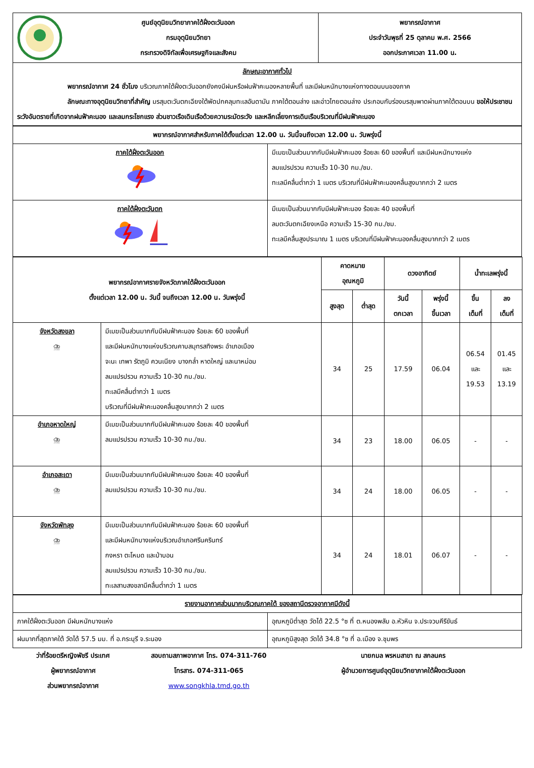| ศูนย์อุตุนิยมวิทยาภาคใต้ฝั่งตะวันออก กรมอุตุนิยมวิทยา กระทรวงดิจิทัลเพื่อเศรษฐกิจและสังคม | พยากรณ์อากาศ ประจำวันพุธที่ 25 ตุลาคม พ.ศ. 2566 ออกประกาศเวลา 11.00 น. |
| ลักษณะอากาศทั่วไป พยากรณ์อากาศ 24 ชั่วโมง บริเวณภาคใต้ฝั่งตะวันออกยังคงมีฝนหรือฝนฟ้าคะนองหลายพื้นที่ และมีฝนหนักบางแห่งทางตอนบนของภาค ลักษณะทางอุตุนิยมวิทยาที่สำคัญ มรสุมตะวันตกเฉียงใต้พัดปกคลุมทะเลอันดามัน ภาคใต้ตอนล่าง และอ่าวไทยตอนล่าง ประกอบกับร่องมรสุมพาดผ่านภาคใต้ตอนบน ขอให้ประชาชนระวังอันตรายที่เกิดจากฝนฟ้าคะนอง และลมกระโชกแรง ส่วนชาวเรือเดินเรือด้วยความระมัดระวัง และหลีกเลี่ยงการเดินเรือบริเวณที่มีฝนฟ้าคะนอง | |
| พยากรณ์อากาศสำหรับภาคใต้ตั้งแต่เวลา 12.00 น. วันนี้จนถึงเวลา 12.00 น. วันพรุ่งนี้ | |
| --- | --- |
| ภาคใต้ฝั่งตะวันออก | มีเมฆเป็นส่วนมากกับมีฝนฟ้าคะนอง ร้อยละ 60 ของพื้นที่ และมีฝนหนักบางแห่ง ลมแปรปรวน ความเร็ว 10-30 กม./ชม. ทะเลมีคลื่นต่ำกว่า 1 เมตร บริเวณที่มีฝนฟ้าคะนองคลื่นสูงมากกว่า 2 เมตร |
| ภาคใต้ฝั่งตะวันตก | มีเมฆเป็นส่วนมากกับมีฝนฟ้าคะนอง ร้อยละ 40 ของพื้นที่ ลมตะวันตกเฉียงเหนือ ความเร็ว 15-30 กม./ชม. ทะเลมีคลื่นสูงประมาณ 1 เมตร บริเวณที่มีฝนฟ้าคะนองคลื่นสูงมากกว่า 2 เมตร |
| พยากรณ์อากาศรายจังหวัดภาคใต้ฝั่งตะวันออก ตั้งแต่เวลา 12.00 น. วันนี้ จนถึงเวลา 12.00 น. วันพรุ่งนี้ | | คาดหมาย อุณหภูมิ | | ดวงอาทิตย์ | | น้ำทะเลพรุ่งนี้ | |
| --- | --- | --- | --- | --- | --- | --- | --- |
| | | สูงสุด | ต่ำสุด | วันนี้ ตกเวลา | พรุ่งนี้ ขึ้นเวลา | ขึ้น เต็มที่ | ลง เต็มที่ |
| จังหวัดสงขลา ⛈ | มีเมฆเป็นส่วนมากกับมีฝนฟ้าคะนอง ร้อยละ 60 ของพื้นที่ และมีฝนหนักบางแห่งบริเวณคาบสมุทรสทิงพระ อำเภอเมือง จะนะ เทพา รัตภูมิ ควนเนียง บางกล่ำ หาดใหญ่ และนาหม่อม ลมแปรปรวน ความเร็ว 10-30 กม./ชม. ทะเลมีคลื่นต่ำกว่า 1 เมตร บริเวณที่มีฝนฟ้าคะนองคลื่นสูงมากกว่า 2 เมตร | 34 | 25 | 17.59 | 06.04 | 06.54 และ 19.53 | 01.45 และ 13.19 |
| อำเภอหาดใหญ่ ⛈ | มีเมฆเป็นส่วนมากกับมีฝนฟ้าคะนอง ร้อยละ 40 ของพื้นที่ ลมแปรปรวน ความเร็ว 10-30 กม./ชม. | 34 | 23 | 18.00 | 06.05 | - | - |
| อำเภอสะเดา ⛈ | มีเมฆเป็นส่วนมากกับมีฝนฟ้าคะนอง ร้อยละ 40 ของพื้นที่ ลมแปรปรวน ความเร็ว 10-30 กม./ชม. | 34 | 24 | 18.00 | 06.05 | - | - |
| จังหวัดพัทลุง ⛈ | มีเมฆเป็นส่วนมากกับมีฝนฟ้าคะนอง ร้อยละ 60 ของพื้นที่ และมีฝนหนักบางแห่งบริเวณอำเภอศรีนครินทร์ กงหรา ตะโหมด และป่าบอน ลมแปรปรวน ความเร็ว 10-30 กม./ชม. ทะเลสาบสงขลามีคลื่นต่ำกว่า 1 เมตร | 34 | 24 | 18.01 | 06.07 | - | - |
| รายงานอากาศส่วนมากบริเวณภาคใต้ ของสถานีตรวจอากาศมีดังนี้ | |
| ภาคใต้ฝั่งตะวันออก มีฝนหนักบางแห่ง | อุณหภูมิต่ำสุด วัดได้ 22.5 °ซ ที่ ต.หนองพลับ อ.หัวหิน จ.ประจวบคีรีขันธ์ |
| ฝนมากที่สุดภาคใต้ วัดได้ 57.5 มม. ที่ อ.กระบุรี จ.ระนอง | อุณหภูมิสูงสุด วัดได้ 34.8 °ซ ที่ อ.เมือง จ.ชุมพร |
ว่าที่ร้อยตรีหญิงพัชรี ประเทศ
ผู้พยากรณ์อากาศ
ส่วนพยากรณ์อากาศ
สอบถามสภาพอากาศ โทร. 074-311-760
โทรสาร. 074-311-065
www.songkhla.tmd.go.th
นายกมล พรหมสาขา ณ สกลนคร
ผู้อำนวยการศูนย์อุตุนิยมวิทยาภาคใต้ฝั่งตะวันออก